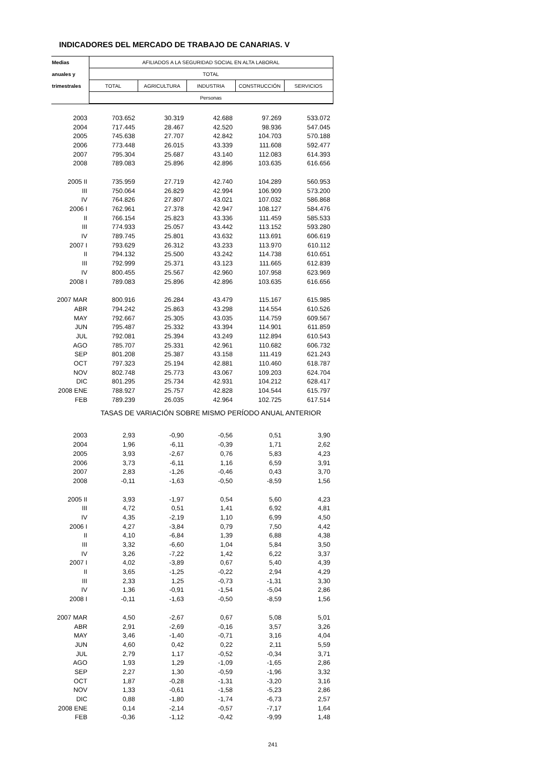INDICADORES DEL MERCADO DE TRABAJO DE CANARIAS. V
| Medias | AFILIADOS A LA SEGURIDAD SOCIAL EN ALTA LABORAL | | | | |
| --- | --- | --- | --- | --- | --- |
| anuales y | TOTAL | | | | |
| trimestrales | TOTAL | AGRICULTURA | INDUSTRIA | CONSTRUCCIÓN | SERVICIOS |
| | Personas | | | | |
| 2003 | 703.652 | 30.319 | 42.688 | 97.269 | 533.072 |
| 2004 | 717.445 | 28.467 | 42.520 | 98.936 | 547.045 |
| 2005 | 745.638 | 27.707 | 42.842 | 104.703 | 570.188 |
| 2006 | 773.448 | 26.015 | 43.339 | 111.608 | 592.477 |
| 2007 | 795.304 | 25.687 | 43.140 | 112.083 | 614.393 |
| 2008 | 789.083 | 25.896 | 42.896 | 103.635 | 616.656 |
| 2005 II | 735.959 | 27.719 | 42.740 | 104.289 | 560.953 |
| III | 750.064 | 26.829 | 42.994 | 106.909 | 573.200 |
| IV | 764.826 | 27.807 | 43.021 | 107.032 | 586.868 |
| 2006 I | 762.961 | 27.378 | 42.947 | 108.127 | 584.476 |
| II | 766.154 | 25.823 | 43.336 | 111.459 | 585.533 |
| III | 774.933 | 25.057 | 43.442 | 113.152 | 593.280 |
| IV | 789.745 | 25.801 | 43.632 | 113.691 | 606.619 |
| 2007 I | 793.629 | 26.312 | 43.233 | 113.970 | 610.112 |
| II | 794.132 | 25.500 | 43.242 | 114.738 | 610.651 |
| III | 792.999 | 25.371 | 43.123 | 111.665 | 612.839 |
| IV | 800.455 | 25.567 | 42.960 | 107.958 | 623.969 |
| 2008 I | 789.083 | 25.896 | 42.896 | 103.635 | 616.656 |
| 2007 MAR | 800.916 | 26.284 | 43.479 | 115.167 | 615.985 |
| ABR | 794.242 | 25.863 | 43.298 | 114.554 | 610.526 |
| MAY | 792.667 | 25.305 | 43.035 | 114.759 | 609.567 |
| JUN | 795.487 | 25.332 | 43.394 | 114.901 | 611.859 |
| JUL | 792.081 | 25.394 | 43.249 | 112.894 | 610.543 |
| AGO | 785.707 | 25.331 | 42.961 | 110.682 | 606.732 |
| SEP | 801.208 | 25.387 | 43.158 | 111.419 | 621.243 |
| OCT | 797.323 | 25.194 | 42.881 | 110.460 | 618.787 |
| NOV | 802.748 | 25.773 | 43.067 | 109.203 | 624.704 |
| DIC | 801.295 | 25.734 | 42.931 | 104.212 | 628.417 |
| 2008 ENE | 788.927 | 25.757 | 42.828 | 104.544 | 615.797 |
| FEB | 789.239 | 26.035 | 42.964 | 102.725 | 617.514 |
| | TASAS DE VARIACIÓN SOBRE MISMO PERÍODO ANUAL ANTERIOR | | | | |
| 2003 | 2,93 | -0,90 | -0,56 | 0,51 | 3,90 |
| 2004 | 1,96 | -6,11 | -0,39 | 1,71 | 2,62 |
| 2005 | 3,93 | -2,67 | 0,76 | 5,83 | 4,23 |
| 2006 | 3,73 | -6,11 | 1,16 | 6,59 | 3,91 |
| 2007 | 2,83 | -1,26 | -0,46 | 0,43 | 3,70 |
| 2008 | -0,11 | -1,63 | -0,50 | -8,59 | 1,56 |
| 2005 II | 3,93 | -1,97 | 0,54 | 5,60 | 4,23 |
| III | 4,72 | 0,51 | 1,41 | 6,92 | 4,81 |
| IV | 4,35 | -2,19 | 1,10 | 6,99 | 4,50 |
| 2006 I | 4,27 | -3,84 | 0,79 | 7,50 | 4,42 |
| II | 4,10 | -6,84 | 1,39 | 6,88 | 4,38 |
| III | 3,32 | -6,60 | 1,04 | 5,84 | 3,50 |
| IV | 3,26 | -7,22 | 1,42 | 6,22 | 3,37 |
| 2007 I | 4,02 | -3,89 | 0,67 | 5,40 | 4,39 |
| II | 3,65 | -1,25 | -0,22 | 2,94 | 4,29 |
| III | 2,33 | 1,25 | -0,73 | -1,31 | 3,30 |
| IV | 1,36 | -0,91 | -1,54 | -5,04 | 2,86 |
| 2008 I | -0,11 | -1,63 | -0,50 | -8,59 | 1,56 |
| 2007 MAR | 4,50 | -2,67 | 0,67 | 5,08 | 5,01 |
| ABR | 2,91 | -2,69 | -0,16 | 3,57 | 3,26 |
| MAY | 3,46 | -1,40 | -0,71 | 3,16 | 4,04 |
| JUN | 4,60 | 0,42 | 0,22 | 2,11 | 5,59 |
| JUL | 2,79 | 1,17 | -0,52 | -0,34 | 3,71 |
| AGO | 1,93 | 1,29 | -1,09 | -1,65 | 2,86 |
| SEP | 2,27 | 1,30 | -0,59 | -1,96 | 3,32 |
| OCT | 1,87 | -0,28 | -1,31 | -3,20 | 3,16 |
| NOV | 1,33 | -0,61 | -1,58 | -5,23 | 2,86 |
| DIC | 0,88 | -1,80 | -1,74 | -6,73 | 2,57 |
| 2008 ENE | 0,14 | -2,14 | -0,57 | -7,17 | 1,64 |
| FEB | -0,36 | -1,12 | -0,42 | -9,99 | 1,48 |
241